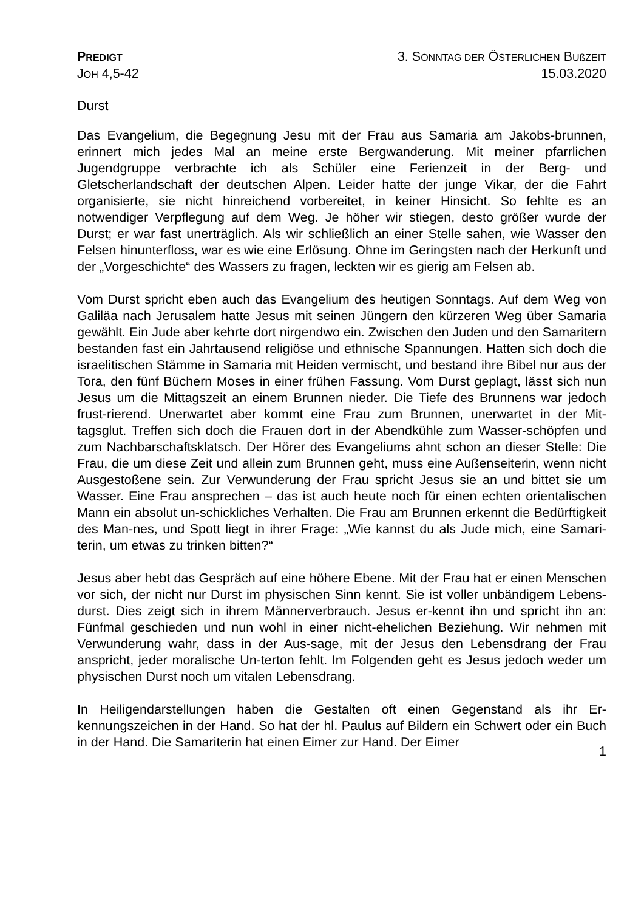PREDIGT
JOH 4,5-42
3. SONNTAG DER ÖSTERLICHEN BUßZEIT
15.03.2020
Durst
Das Evangelium, die Begegnung Jesu mit der Frau aus Samaria am Jakobs-brunnen, erinnert mich jedes Mal an meine erste Bergwanderung. Mit meiner pfarrlichen Jugendgruppe verbrachte ich als Schüler eine Ferienzeit in der Berg- und Gletscherlandschaft der deutschen Alpen. Leider hatte der junge Vikar, der die Fahrt organisierte, sie nicht hinreichend vorbereitet, in keiner Hinsicht. So fehlte es an notwendiger Verpflegung auf dem Weg. Je höher wir stiegen, desto größer wurde der Durst; er war fast unerträglich. Als wir schließlich an einer Stelle sahen, wie Wasser den Felsen hinunterfloss, war es wie eine Erlösung. Ohne im Geringsten nach der Herkunft und der „Vorgeschichte“ des Wassers zu fragen, leckten wir es gierig am Felsen ab.
Vom Durst spricht eben auch das Evangelium des heutigen Sonntags. Auf dem Weg von Galiläa nach Jerusalem hatte Jesus mit seinen Jüngern den kürzeren Weg über Samaria gewählt. Ein Jude aber kehrte dort nirgendwo ein. Zwischen den Juden und den Samaritern bestanden fast ein Jahrtausend religiöse und ethnische Spannungen. Hatten sich doch die israelitischen Stämme in Samaria mit Heiden vermischt, und bestand ihre Bibel nur aus der Tora, den fünf Büchern Moses in einer frühen Fassung. Vom Durst geplagt, lässt sich nun Jesus um die Mittagszeit an einem Brunnen nieder. Die Tiefe des Brunnens war jedoch frust-rierend. Unerwartet aber kommt eine Frau zum Brunnen, unerwartet in der Mit-tagsglut. Treffen sich doch die Frauen dort in der Abendkühle zum Wasser-schöpfen und zum Nachbarschaftsklatsch. Der Hörer des Evangeliums ahnt schon an dieser Stelle: Die Frau, die um diese Zeit und allein zum Brunnen geht, muss eine Außenseiterin, wenn nicht Ausgestoßene sein. Zur Verwunderung der Frau spricht Jesus sie an und bittet sie um Wasser. Eine Frau ansprechen – das ist auch heute noch für einen echten orientalischen Mann ein absolut un-schickliches Verhalten. Die Frau am Brunnen erkennt die Bedürftigkeit des Man-nes, und Spott liegt in ihrer Frage: „Wie kannst du als Jude mich, eine Samari-terin, um etwas zu trinken bitten?“
Jesus aber hebt das Gespräch auf eine höhere Ebene. Mit der Frau hat er einen Menschen vor sich, der nicht nur Durst im physischen Sinn kennt. Sie ist voller unbändigem Lebens-durst. Dies zeigt sich in ihrem Männerverbrauch. Jesus er-kennt ihn und spricht ihn an: Fünfmal geschieden und nun wohl in einer nicht-ehelichen Beziehung. Wir nehmen mit Verwunderung wahr, dass in der Aus-sage, mit der Jesus den Lebensdrang der Frau anspricht, jeder moralische Un-terton fehlt. Im Folgenden geht es Jesus jedoch weder um physischen Durst noch um vitalen Lebensdrang.
In Heiligendarstellungen haben die Gestalten oft einen Gegenstand als ihr Er-kennungszeichen in der Hand. So hat der hl. Paulus auf Bildern ein Schwert oder ein Buch in der Hand. Die Samariterin hat einen Eimer zur Hand. Der Eimer
1